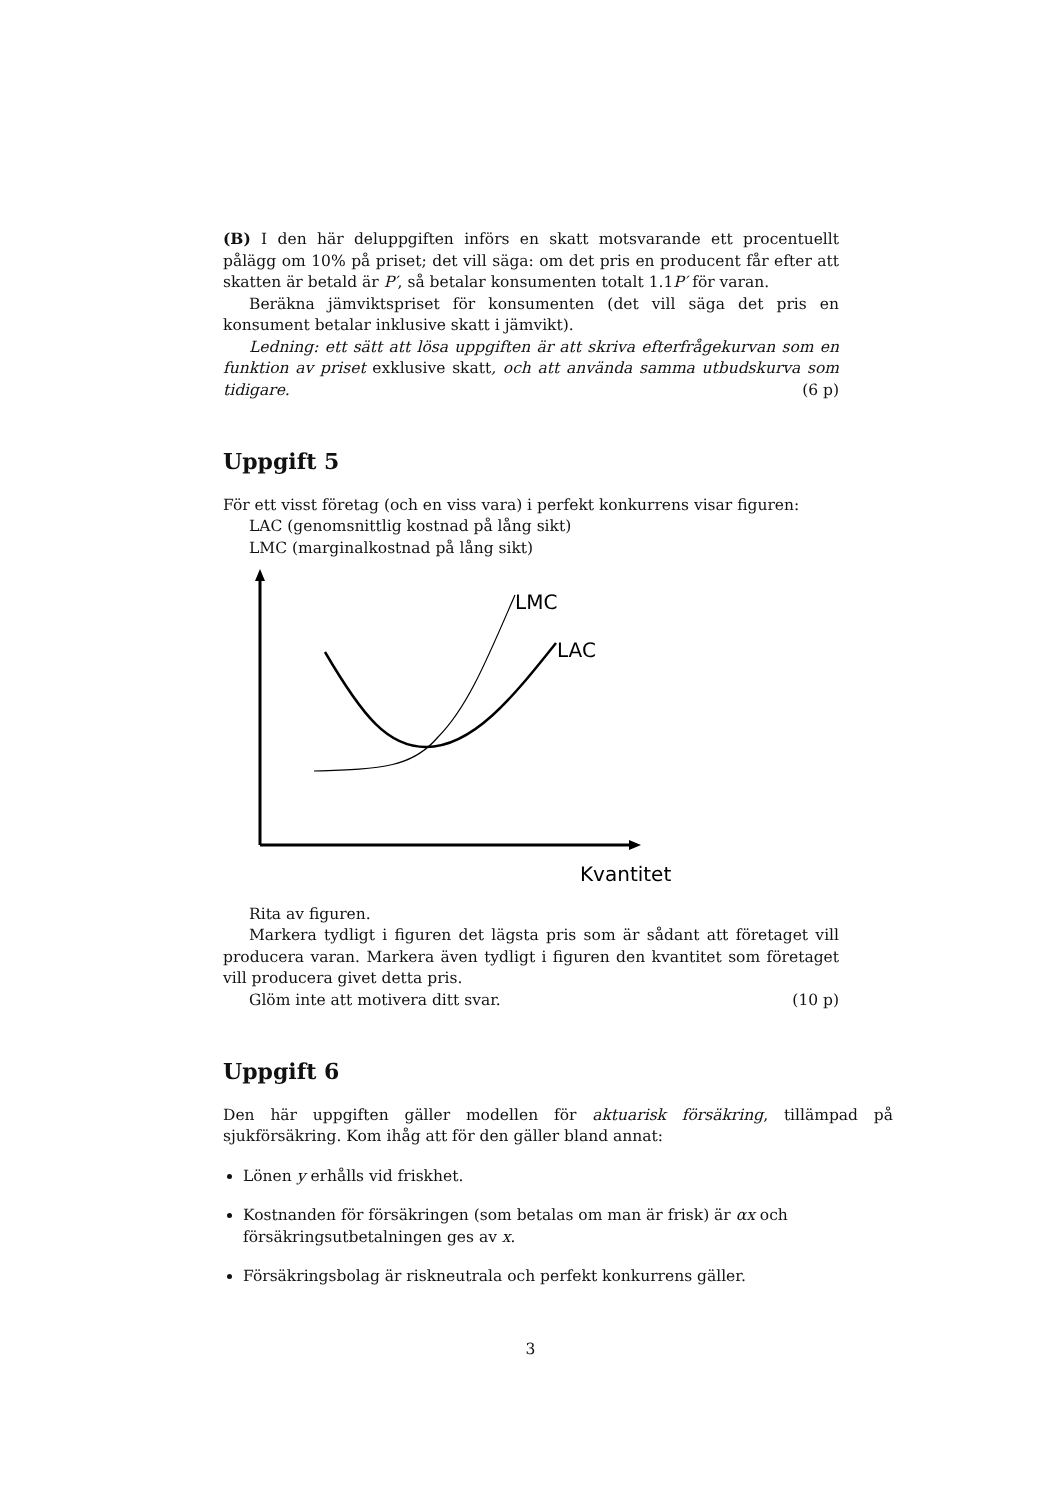(B) I den här deluppgiften införs en skatt motsvarande ett procentuellt pålägg om 10% på priset; det vill säga: om det pris en producent får efter att skatten är betald är P′, så betalar konsumenten totalt 1.1P′ för varan.
Beräkna jämviktspriset för konsumenten (det vill säga det pris en konsument betalar inklusive skatt i jämvikt).
Ledning: ett sätt att lösa uppgiften är att skriva efterfrågekurvan som en funktion av priset exklusive skatt, och att använda samma utbudskurva som tidigare. (6 p)
Uppgift 5
För ett visst företag (och en viss vara) i perfekt konkurrens visar figuren:
LAC (genomsnittlig kostnad på lång sikt)
LMC (marginalkostnad på lång sikt)
LMC
LAC
Kvantitet
Rita av figuren.
Markera tydligt i figuren det lägsta pris som är sådant att företaget vill producera varan. Markera även tydligt i figuren den kvantitet som företaget vill producera givet detta pris.
Glöm inte att motivera ditt svar. (10 p)
Uppgift 6
Den här uppgiften gäller modellen för aktuarisk försäkring, tillämpad på sjukförsäkring. Kom ihåg att för den gäller bland annat:
Lönen y erhålls vid friskhet.
Kostnanden för försäkringen (som betalas om man är frisk) är αx och försäkringsutbetalningen ges av x.
Försäkringsbolag är riskneutrala och perfekt konkurrens gäller.
3